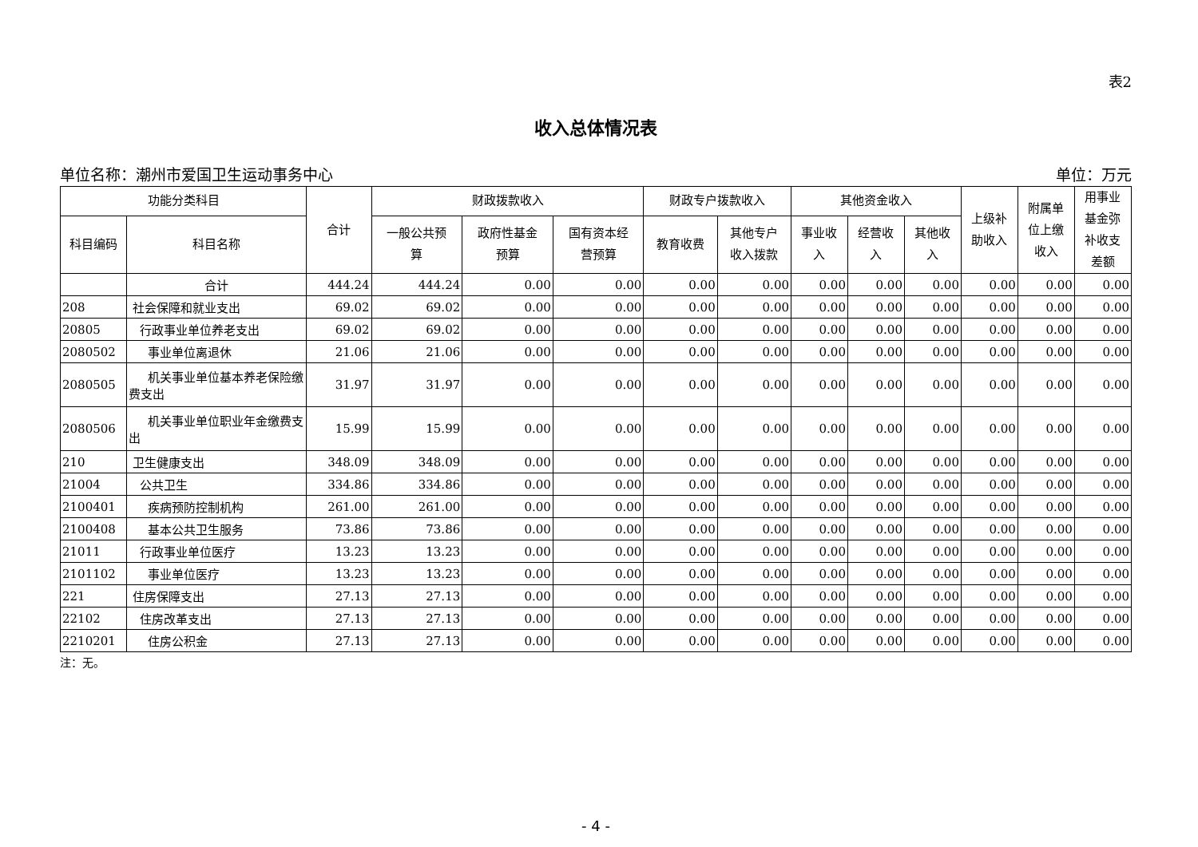表2
收入总体情况表
单位名称：潮州市爱国卫生运动事务中心 单位：万元
| 功能分类科目 | | 合计 | 财政拨款收入 | | | 财政专户拨款收入 | | 其他资金收入 | | | 上级补 助收入 | 附属单 位上缴 收入 | 用事业 基金弥 补收支 差额 |
| --- | --- | --- | --- | --- | --- | --- | --- | --- | --- | --- | --- | --- | --- |
| 科目编码 | 科目名称 | | 一般公共预 算 | 政府性基金 预算 | 国有资本经 营预算 | 教育收费 | 其他专户 收入拨款 | 事业收 入 | 经营收 入 | 其他收 入 | | | |
| | 合计 | 444.24 | 444.24 | 0.00 | 0.00 | 0.00 | 0.00 | 0.00 | 0.00 | 0.00 | 0.00 | 0.00 | 0.00 |
| 208 | 社会保障和就业支出 | 69.02 | 69.02 | 0.00 | 0.00 | 0.00 | 0.00 | 0.00 | 0.00 | 0.00 | 0.00 | 0.00 | 0.00 |
| 20805 | 行政事业单位养老支出 | 69.02 | 69.02 | 0.00 | 0.00 | 0.00 | 0.00 | 0.00 | 0.00 | 0.00 | 0.00 | 0.00 | 0.00 |
| 2080502 | 事业单位离退休 | 21.06 | 21.06 | 0.00 | 0.00 | 0.00 | 0.00 | 0.00 | 0.00 | 0.00 | 0.00 | 0.00 | 0.00 |
| 2080505 | 机关事业单位基本养老保险缴费支出 | 31.97 | 31.97 | 0.00 | 0.00 | 0.00 | 0.00 | 0.00 | 0.00 | 0.00 | 0.00 | 0.00 | 0.00 |
| 2080506 | 机关事业单位职业年金缴费支出 | 15.99 | 15.99 | 0.00 | 0.00 | 0.00 | 0.00 | 0.00 | 0.00 | 0.00 | 0.00 | 0.00 | 0.00 |
| 210 | 卫生健康支出 | 348.09 | 348.09 | 0.00 | 0.00 | 0.00 | 0.00 | 0.00 | 0.00 | 0.00 | 0.00 | 0.00 | 0.00 |
| 21004 | 公共卫生 | 334.86 | 334.86 | 0.00 | 0.00 | 0.00 | 0.00 | 0.00 | 0.00 | 0.00 | 0.00 | 0.00 | 0.00 |
| 2100401 | 疾病预防控制机构 | 261.00 | 261.00 | 0.00 | 0.00 | 0.00 | 0.00 | 0.00 | 0.00 | 0.00 | 0.00 | 0.00 | 0.00 |
| 2100408 | 基本公共卫生服务 | 73.86 | 73.86 | 0.00 | 0.00 | 0.00 | 0.00 | 0.00 | 0.00 | 0.00 | 0.00 | 0.00 | 0.00 |
| 21011 | 行政事业单位医疗 | 13.23 | 13.23 | 0.00 | 0.00 | 0.00 | 0.00 | 0.00 | 0.00 | 0.00 | 0.00 | 0.00 | 0.00 |
| 2101102 | 事业单位医疗 | 13.23 | 13.23 | 0.00 | 0.00 | 0.00 | 0.00 | 0.00 | 0.00 | 0.00 | 0.00 | 0.00 | 0.00 |
| 221 | 住房保障支出 | 27.13 | 27.13 | 0.00 | 0.00 | 0.00 | 0.00 | 0.00 | 0.00 | 0.00 | 0.00 | 0.00 | 0.00 |
| 22102 | 住房改革支出 | 27.13 | 27.13 | 0.00 | 0.00 | 0.00 | 0.00 | 0.00 | 0.00 | 0.00 | 0.00 | 0.00 | 0.00 |
| 2210201 | 住房公积金 | 27.13 | 27.13 | 0.00 | 0.00 | 0.00 | 0.00 | 0.00 | 0.00 | 0.00 | 0.00 | 0.00 | 0.00 |
注：无。
- 4 -